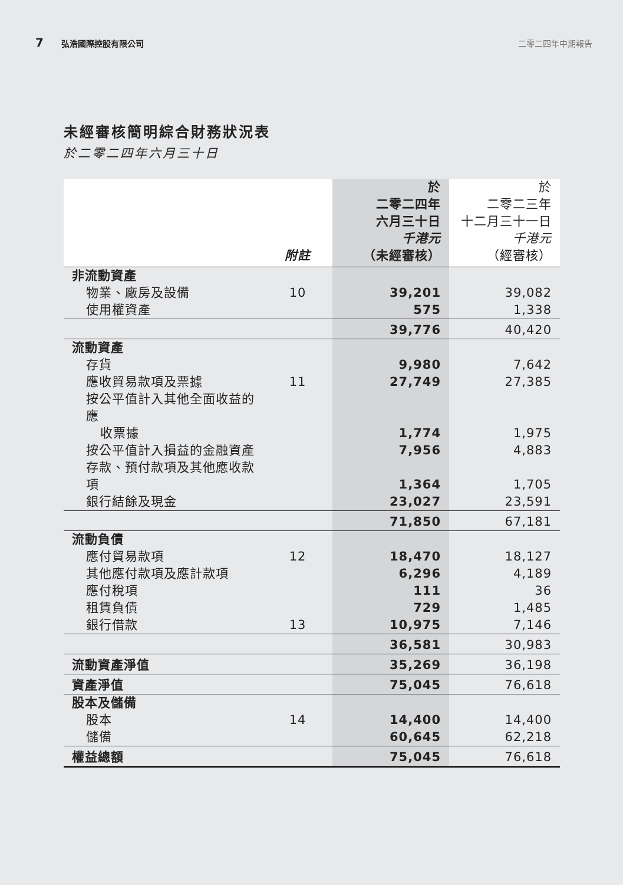7 弘浩國際控股有限公司 二零二四年中期報告
未經審核簡明綜合財務狀況表
於二零二四年六月三十日
| | 附註 | 於 二零二四年 六月三十日 千港元 （未經審核） | 於 二零二三年 十二月三十一日 千港元 （經審核） |
| --- | --- | --- | --- |
| 非流動資產 | | | |
| 物業、廠房及設備 | 10 | 39,201 | 39,082 |
| 使用權資產 | | 575 | 1,338 |
| | | 39,776 | 40,420 |
| 流動資產 | | | |
| 存貨 | | 9,980 | 7,642 |
| 應收貿易款項及票據 | 11 | 27,749 | 27,385 |
| 按公平值計入其他全面收益的應 | | | |
| 收票據 | | 1,774 | 1,975 |
| 按公平值計入損益的金融資產 | | 7,956 | 4,883 |
| 存款、預付款項及其他應收款項 | | 1,364 | 1,705 |
| 銀行結餘及現金 | | 23,027 | 23,591 |
| | | 71,850 | 67,181 |
| 流動負債 | | | |
| 應付貿易款項 | 12 | 18,470 | 18,127 |
| 其他應付款項及應計款項 | | 6,296 | 4,189 |
| 應付稅項 | | 111 | 36 |
| 租賃負債 | | 729 | 1,485 |
| 銀行借款 | 13 | 10,975 | 7,146 |
| | | 36,581 | 30,983 |
| 流動資產淨值 | | 35,269 | 36,198 |
| 資產淨值 | | 75,045 | 76,618 |
| 股本及儲備 | | | |
| 股本 | 14 | 14,400 | 14,400 |
| 儲備 | | 60,645 | 62,218 |
| 權益總額 | | 75,045 | 76,618 |